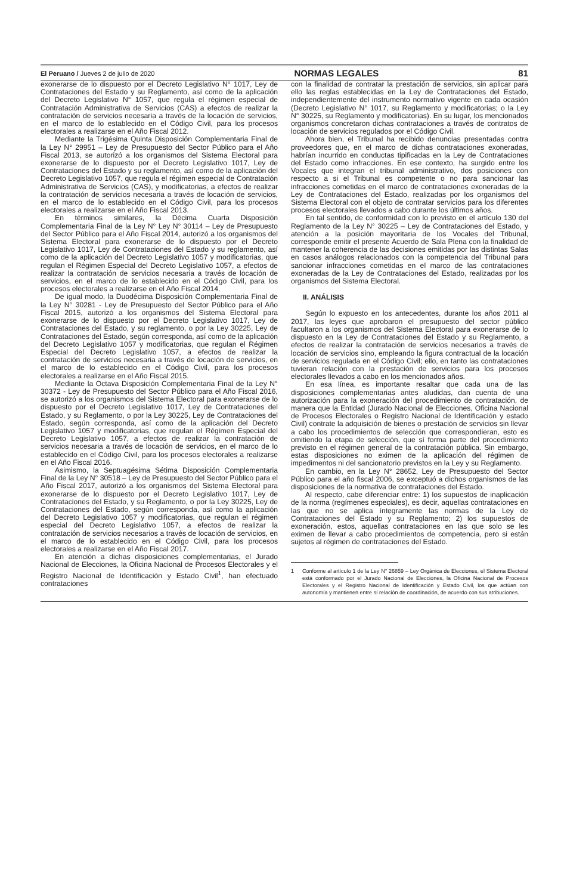El Peruano / Jueves 2 de julio de 2020 NORMAS LEGALES 81
exonerarse de lo dispuesto por el Decreto Legislativo N° 1017, Ley de Contrataciones del Estado y su Reglamento, así como de la aplicación del Decreto Legislativo N° 1057, que regula el régimen especial de Contratación Administrativa de Servicios (CAS) a efectos de realizar la contratación de servicios necesaria a través de la locación de servicios, en el marco de lo establecido en el Código Civil, para los procesos electorales a realizarse en el Año Fiscal 2012.
Mediante la Trigésima Quinta Disposición Complementaria Final de la Ley N° 29951 – Ley de Presupuesto del Sector Público para el Año Fiscal 2013, se autorizó a los organismos del Sistema Electoral para exonerarse de lo dispuesto por el Decreto Legislativo 1017, Ley de Contrataciones del Estado y su reglamento, así como de la aplicación del Decreto Legislativo 1057, que regula el régimen especial de Contratación Administrativa de Servicios (CAS), y modificatorias, a efectos de realizar la contratación de servicios necesaria a través de locación de servicios, en el marco de lo establecido en el Código Civil, para los procesos electorales a realizarse en el Año Fiscal 2013.
En términos similares, la Décima Cuarta Disposición Complementaria Final de la Ley N° Ley N° 30114 – Ley de Presupuesto del Sector Público para el Año Fiscal 2014, autorizó a los organismos del Sistema Electoral para exonerarse de lo dispuesto por el Decreto Legislativo 1017, Ley de Contrataciones del Estado y su reglamento, así como de la aplicación del Decreto Legislativo 1057 y modificatorias, que regulan el Régimen Especial del Decreto Legislativo 1057, a efectos de realizar la contratación de servicios necesaria a través de locación de servicios, en el marco de lo establecido en el Código Civil, para los procesos electorales a realizarse en el Año Fiscal 2014.
De igual modo, la Duodécima Disposición Complementaria Final de la Ley N° 30281 - Ley de Presupuesto del Sector Público para el Año Fiscal 2015, autorizó a los organismos del Sistema Electoral para exonerarse de lo dispuesto por el Decreto Legislativo 1017, Ley de Contrataciones del Estado, y su reglamento, o por la Ley 30225, Ley de Contrataciones del Estado, según corresponda, así como de la aplicación del Decreto Legislativo 1057 y modificatorias, que regulan el Régimen Especial del Decreto Legislativo 1057, a efectos de realizar la contratación de servicios necesaria a través de locación de servicios, en el marco de lo establecido en el Código Civil, para los procesos electorales a realizarse en el Año Fiscal 2015.
Mediante la Octava Disposición Complementaria Final de la Ley N° 30372 - Ley de Presupuesto del Sector Público para el Año Fiscal 2016, se autorizó a los organismos del Sistema Electoral para exonerarse de lo dispuesto por el Decreto Legislativo 1017, Ley de Contrataciones del Estado, y su Reglamento, o por la Ley 30225, Ley de Contrataciones del Estado, según corresponda, así como de la aplicación del Decreto Legislativo 1057 y modificatorias, que regulan el Régimen Especial del Decreto Legislativo 1057, a efectos de realizar la contratación de servicios necesaria a través de locación de servicios, en el marco de lo establecido en el Código Civil, para los procesos electorales a realizarse en el Año Fiscal 2016.
Asimismo, la Septuagésima Sétima Disposición Complementaria Final de la Ley N° 30518 – Ley de Presupuesto del Sector Público para el Año Fiscal 2017, autorizó a los organismos del Sistema Electoral para exonerarse de lo dispuesto por el Decreto Legislativo 1017, Ley de Contrataciones del Estado, y su Reglamento, o por la Ley 30225, Ley de Contrataciones del Estado, según corresponda, así como la aplicación del Decreto Legislativo 1057 y modificatorias, que regulan el régimen especial del Decreto Legislativo 1057, a efectos de realizar la contratación de servicios necesarios a través de locación de servicios, en el marco de lo establecido en el Código Civil, para los procesos electorales a realizarse en el Año Fiscal 2017.
En atención a dichas disposiciones complementarias, el Jurado Nacional de Elecciones, la Oficina Nacional de Procesos Electorales y el Registro Nacional de Identificación y Estado Civil<sup>1</sup>, han efectuado contrataciones
con la finalidad de contratar la prestación de servicios, sin aplicar para ello las reglas establecidas en la Ley de Contrataciones del Estado, independientemente del instrumento normativo vigente en cada ocasión (Decreto Legislativo N° 1017, su Reglamento y modificatorias; o la Ley N° 30225, su Reglamento y modificatorias). En su lugar, los mencionados organismos concretaron dichas contrataciones a través de contratos de locación de servicios regulados por el Código Civil.
Ahora bien, el Tribunal ha recibido denuncias presentadas contra proveedores que, en el marco de dichas contrataciones exoneradas, habrían incurrido en conductas tipificadas en la Ley de Contrataciones del Estado como infracciones. En ese contexto, ha surgido entre los Vocales que integran el tribunal administrativo, dos posiciones con respecto a si el Tribunal es competente o no para sancionar las infracciones cometidas en el marco de contrataciones exoneradas de la Ley de Contrataciones del Estado, realizadas por los organismos del Sistema Electoral con el objeto de contratar servicios para los diferentes procesos electorales llevados a cabo durante los últimos años.
En tal sentido, de conformidad con lo previsto en el artículo 130 del Reglamento de la Ley N° 30225 – Ley de Contrataciones del Estado, y atención a la posición mayoritaria de los Vocales del Tribunal, corresponde emitir el presente Acuerdo de Sala Plena con la finalidad de mantener la coherencia de las decisiones emitidas por las distintas Salas en casos análogos relacionados con la competencia del Tribunal para sancionar infracciones cometidas en el marco de las contrataciones exoneradas de la Ley de Contrataciones del Estado, realizadas por los organismos del Sistema Electoral.
II. ANÁLISIS
Según lo expuesto en los antecedentes, durante los años 2011 al 2017, las leyes que aprobaron el presupuesto del sector público facultaron a los organismos del Sistema Electoral para exonerarse de lo dispuesto en la Ley de Contrataciones del Estado y su Reglamento, a efectos de realizar la contratación de servicios necesarios a través de locación de servicios sino, empleando la figura contractual de la locación de servicios regulada en el Código Civil; ello, en tanto las contrataciones tuvieran relación con la prestación de servicios para los procesos electorales llevados a cabo en los mencionados años.
En esa línea, es importante resaltar que cada una de las disposiciones complementarias antes aludidas, dan cuenta de una autorización para la exoneración del procedimiento de contratación, de manera que la Entidad (Jurado Nacional de Elecciones, Oficina Nacional de Procesos Electorales o Registro Nacional de Identificación y estado Civil) contrate la adquisición de bienes o prestación de servicios sin llevar a cabo los procedimientos de selección que correspondieran, esto es omitiendo la etapa de selección, que sí forma parte del procedimiento previsto en el régimen general de la contratación pública. Sin embargo, estas disposiciones no eximen de la aplicación del régimen de impedimentos ni del sancionatorio previstos en la Ley y su Reglamento.
En cambio, en la Ley N° 28652, Ley de Presupuesto del Sector Público para el año fiscal 2006, se exceptuó a dichos organismos de las disposiciones de la normativa de contrataciones del Estado.
Al respecto, cabe diferenciar entre: 1) los supuestos de inaplicación de la norma (regímenes especiales), es decir, aquellas contrataciones en las que no se aplica íntegramente las normas de la Ley de Contrataciones del Estado y su Reglamento; 2) los supuestos de exoneración, estos, aquellas contrataciones en las que solo se les eximen de llevar a cabo procedimientos de competencia, pero si están sujetos al régimen de contrataciones del Estado.
1 Conforme al artículo 1 de la Ley N° 26859 – Ley Orgánica de Elecciones, el Sistema Electoral está conformado por el Jurado Nacional de Elecciones, la Oficina Nacional de Procesos Electorales y el Registro Nacional de Identificación y Estado Civil, los que actúan con autonomía y mantienen entre sí relación de coordinación, de acuerdo con sus atribuciones.